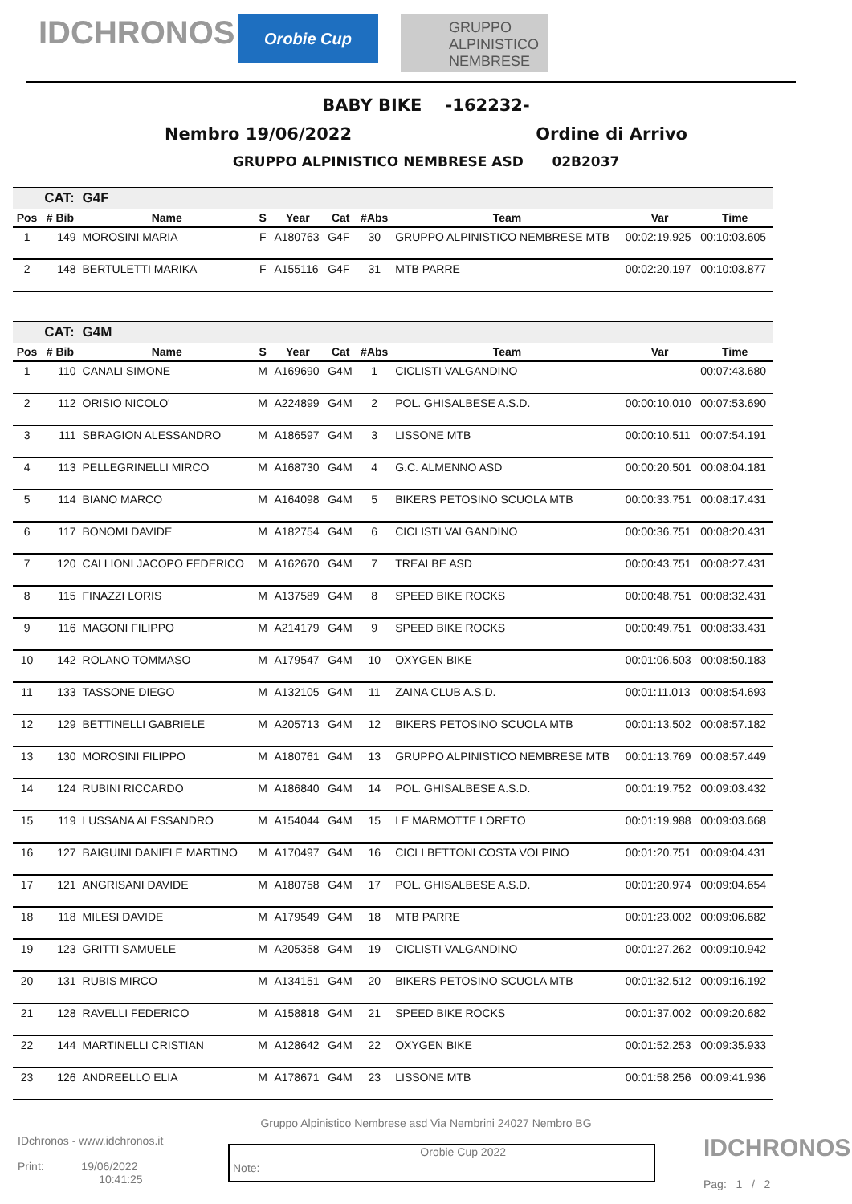IDCHRONOS
Orobie Cup
GRUPPO ALPINISTICO NEMBRESE
BABY BIKE -162232-
Nembro 19/06/2022 Ordine di Arrivo
GRUPPO ALPINISTICO NEMBRESE ASD 02B2037
| | CAT: | G4F | | | | | | | |
| Pos | # Bib | Name | S | Year | Cat | #Abs | Team | Var | Time |
| 1 | 149 | MOROSINI MARIA | F | A180763 | G4F | 30 | GRUPPO ALPINISTICO NEMBRESE MTB | 00:02:19.925 | 00:10:03.605 |
| 2 | 148 | BERTULETTI MARIKA | F | A155116 | G4F | 31 | MTB PARRE | 00:02:20.197 | 00:10:03.877 |
| | CAT: | G4M | | | | | | | |
| Pos | # Bib | Name | S | Year | Cat | #Abs | Team | Var | Time |
| 1 | 110 | CANALI SIMONE | M | A169690 | G4M | 1 | CICLISTI VALGANDINO | | 00:07:43.680 |
| 2 | 112 | ORISIO NICOLO' | M | A224899 | G4M | 2 | POL. GHISALBESE A.S.D. | 00:00:10.010 | 00:07:53.690 |
| 3 | 111 | SBRAGION ALESSANDRO | M | A186597 | G4M | 3 | LISSONE MTB | 00:00:10.511 | 00:07:54.191 |
| 4 | 113 | PELLEGRINELLI MIRCO | M | A168730 | G4M | 4 | G.C. ALMENNO ASD | 00:00:20.501 | 00:08:04.181 |
| 5 | 114 | BIANO MARCO | M | A164098 | G4M | 5 | BIKERS PETOSINO SCUOLA MTB | 00:00:33.751 | 00:08:17.431 |
| 6 | 117 | BONOMI DAVIDE | M | A182754 | G4M | 6 | CICLISTI VALGANDINO | 00:00:36.751 | 00:08:20.431 |
| 7 | 120 | CALLIONI JACOPO FEDERICO | M | A162670 | G4M | 7 | TREALBE ASD | 00:00:43.751 | 00:08:27.431 |
| 8 | 115 | FINAZZI LORIS | M | A137589 | G4M | 8 | SPEED BIKE ROCKS | 00:00:48.751 | 00:08:32.431 |
| 9 | 116 | MAGONI FILIPPO | M | A214179 | G4M | 9 | SPEED BIKE ROCKS | 00:00:49.751 | 00:08:33.431 |
| 10 | 142 | ROLANO TOMMASO | M | A179547 | G4M | 10 | OXYGEN BIKE | 00:01:06.503 | 00:08:50.183 |
| 11 | 133 | TASSONE DIEGO | M | A132105 | G4M | 11 | ZAINA CLUB A.S.D. | 00:01:11.013 | 00:08:54.693 |
| 12 | 129 | BETTINELLI GABRIELE | M | A205713 | G4M | 12 | BIKERS PETOSINO SCUOLA MTB | 00:01:13.502 | 00:08:57.182 |
| 13 | 130 | MOROSINI FILIPPO | M | A180761 | G4M | 13 | GRUPPO ALPINISTICO NEMBRESE MTB | 00:01:13.769 | 00:08:57.449 |
| 14 | 124 | RUBINI RICCARDO | M | A186840 | G4M | 14 | POL. GHISALBESE A.S.D. | 00:01:19.752 | 00:09:03.432 |
| 15 | 119 | LUSSANA ALESSANDRO | M | A154044 | G4M | 15 | LE MARMOTTE LORETO | 00:01:19.988 | 00:09:03.668 |
| 16 | 127 | BAIGUINI DANIELE MARTINO | M | A170497 | G4M | 16 | CICLI BETTONI COSTA VOLPINO | 00:01:20.751 | 00:09:04.431 |
| 17 | 121 | ANGRISANI DAVIDE | M | A180758 | G4M | 17 | POL. GHISALBESE A.S.D. | 00:01:20.974 | 00:09:04.654 |
| 18 | 118 | MILESI DAVIDE | M | A179549 | G4M | 18 | MTB PARRE | 00:01:23.002 | 00:09:06.682 |
| 19 | 123 | GRITTI SAMUELE | M | A205358 | G4M | 19 | CICLISTI VALGANDINO | 00:01:27.262 | 00:09:10.942 |
| 20 | 131 | RUBIS MIRCO | M | A134151 | G4M | 20 | BIKERS PETOSINO SCUOLA MTB | 00:01:32.512 | 00:09:16.192 |
| 21 | 128 | RAVELLI FEDERICO | M | A158818 | G4M | 21 | SPEED BIKE ROCKS | 00:01:37.002 | 00:09:20.682 |
| 22 | 144 | MARTINELLI CRISTIAN | M | A128642 | G4M | 22 | OXYGEN BIKE | 00:01:52.253 | 00:09:35.933 |
| 23 | 126 | ANDREELLO ELIA | M | A178671 | G4M | 23 | LISSONE MTB | 00:01:58.256 | 00:09:41.936 |
Gruppo Alpinistico Nembrese asd Via Nembrini 24027 Nembro BG
IDchronos - www.idchronos.it
Print: 19/06/2022
10:41:25
Note: Orobie Cup 2022
IDCHRONOS
Pag: 1 / 2